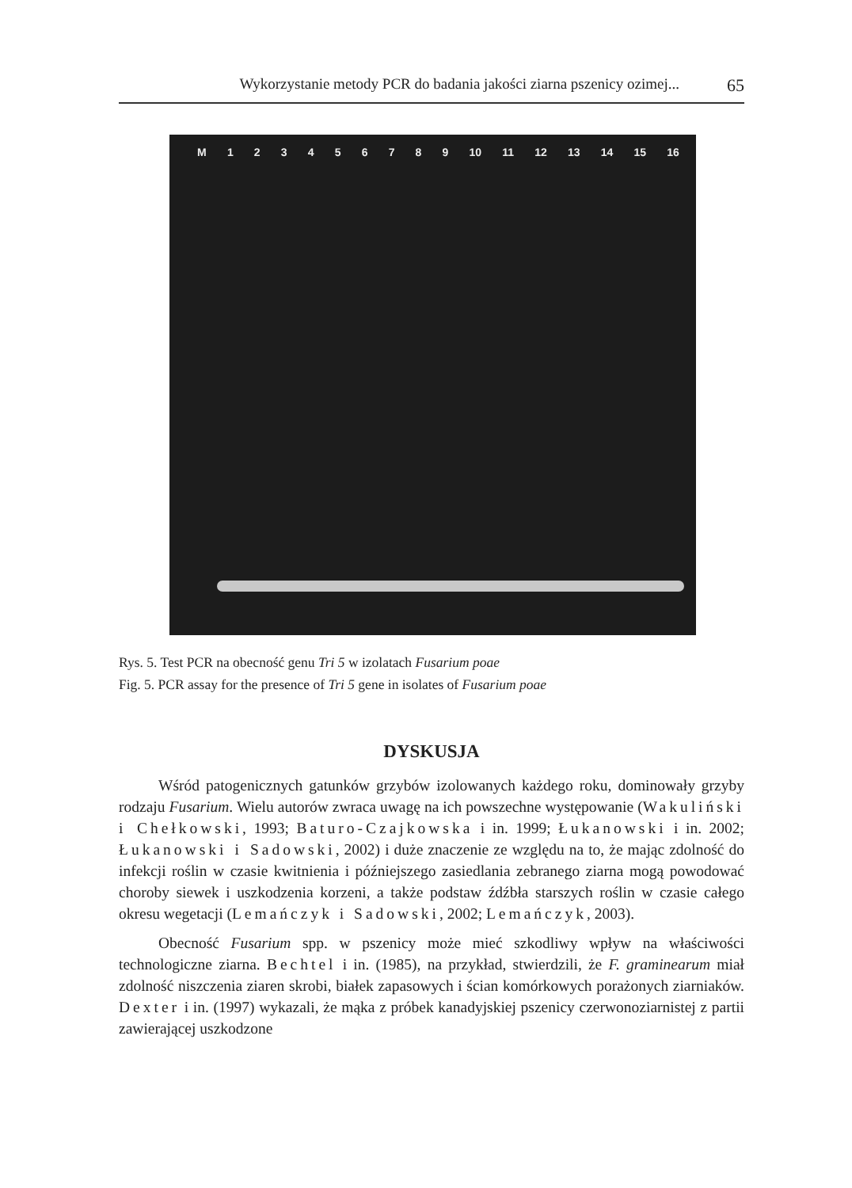Wykorzystanie metody PCR do badania jakości ziarna pszenicy ozimej... 65
M 123456789 10 11 12 13 14 15 16
Rys. 5. Test PCR na obecność genu Tri 5 w izolatach Fusarium poae
Fig. 5. PCR assay for the presence of Tri 5 gene in isolates of Fusarium poae
DYSKUSJA
Wśród patogenicznych gatunków grzybów izolowanych każdego roku, dominowały grzyby rodzaju Fusarium. Wielu autorów zwraca uwagę na ich powszechne występowanie (Wakuliński i Chełkowski, 1993; Baturo-Czajkowska i in. 1999; Łukanowski i in. 2002; Łukanowski i Sadowski, 2002) i duże znaczenie ze względu na to, że mając zdolność do infekcji roślin w czasie kwitnienia i późniejszego zasiedlania zebranego ziarna mogą powodować choroby siewek i uszkodzenia korzeni, a także podstaw źdźbła starszych roślin w czasie całego okresu wegetacji (Lemańczyk i Sadowski, 2002; Lemańczyk, 2003).
Obecność Fusarium spp. w pszenicy może mieć szkodliwy wpływ na właściwości technologiczne ziarna. Bechtel i in. (1985), na przykład, stwierdzili, że F. graminearum miał zdolność niszczenia ziaren skrobi, białek zapasowych i ścian komórkowych porażonych ziarniaków. Dexter i in. (1997) wykazali, że mąka z próbek kanadyjskiej pszenicy czerwonoziarnistej z partii zawierającej uszkodzone